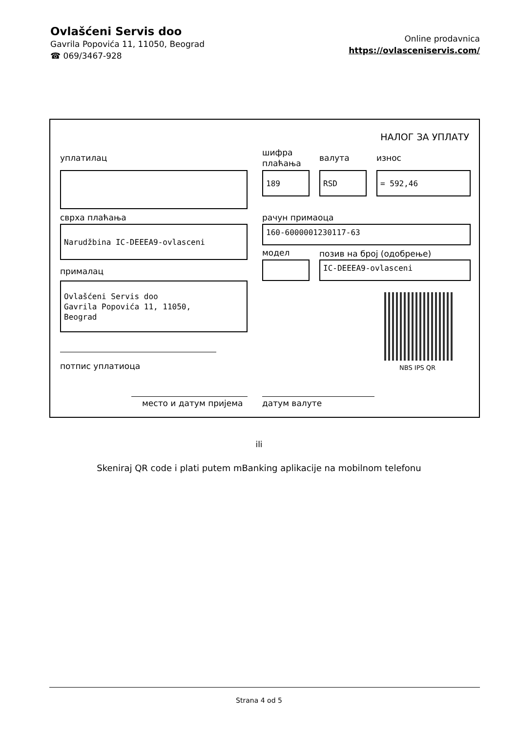Ovlašćeni Servis doo
Gavrila Popovića 11, 11050, Beograd
☎ 069/3467-928
Online prodavnica
https://ovlasceniservis.com/
НАЛОГ ЗА УПЛАТУ
уплатилац
шифра
плаћања
валута износ
189 RSD = 592,46
сврха плаћања рачун примаоца
Narudžbina IC-DEEEA9-ovlasceni 160-6000001230117-63
модел позив на број (одобрење)
IC-DEEEA9-ovlasceni
прималац
Ovlašćeni Servis doo
Gavrila Popovića 11, 11050,
Beograd
NBS IPS QR
потпис уплатиоца
место и датум пријема датум валуте
ili
Skeniraj QR code i plati putem mBanking aplikacije na mobilnom telefonu
Strana 4 od 5